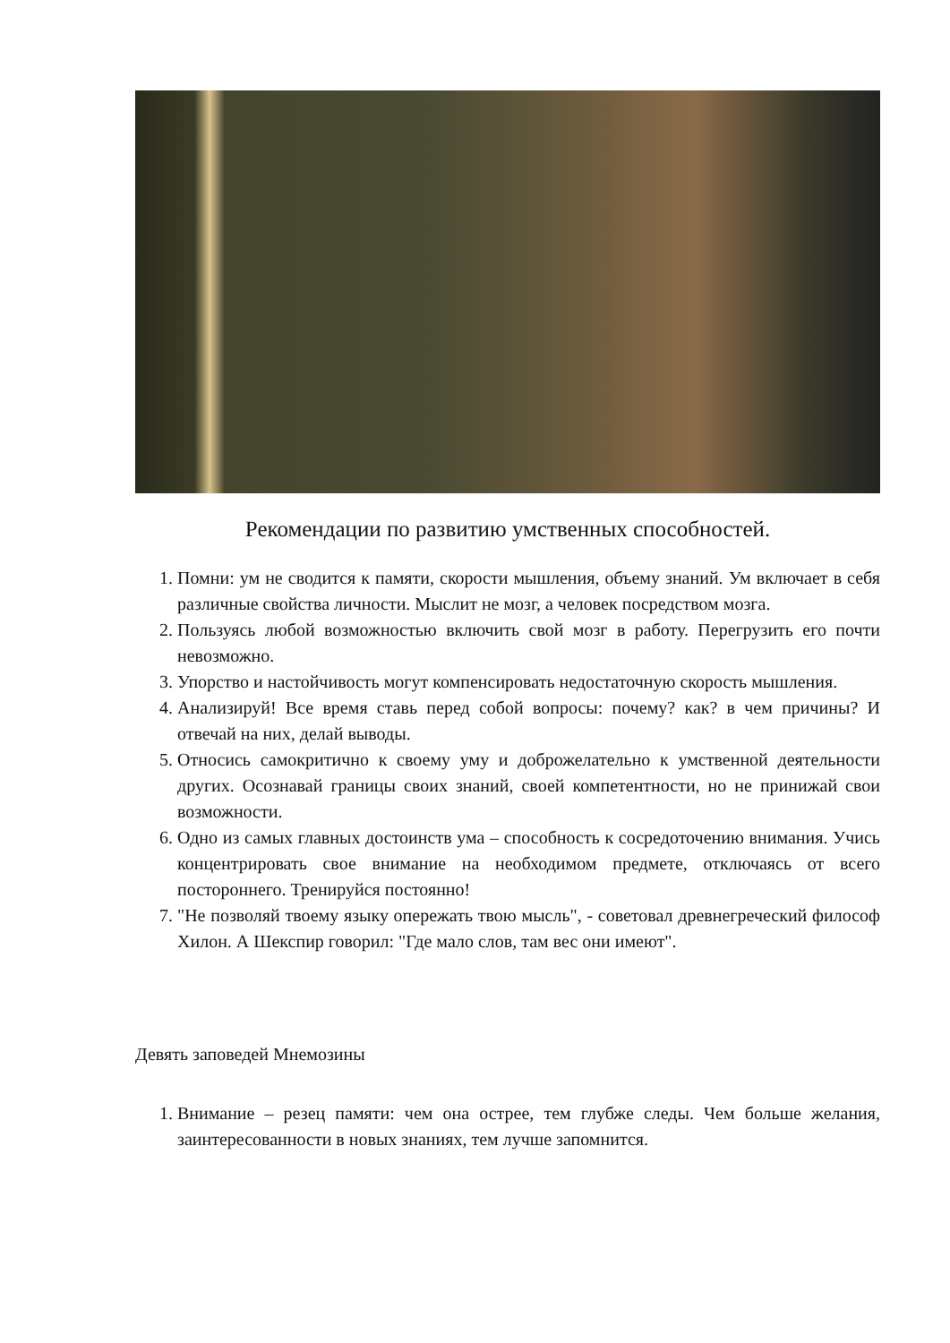Рекомендации по развитию умственных способностей.
1. Помни: ум не сводится к памяти, скорости мышления, объему знаний. Ум включает в себя различные свойства личности. Мыслит не мозг, а человек посредством мозга.
2. Пользуясь любой возможностью включить свой мозг в работу. Перегрузить его почти невозможно.
3. Упорство и настойчивость могут компенсировать недостаточную скорость мышления.
4. Анализируй! Все время ставь перед собой вопросы: почему? как? в чем причины? И отвечай на них, делай выводы.
5. Относись самокритично к своему уму и доброжелательно к умственной деятельности других. Осознавай границы своих знаний, своей компетентности, но не принижай свои возможности.
6. Одно из самых главных достоинств ума – способность к сосредоточению внимания. Учись концентрировать свое внимание на необходимом предмете, отключаясь от всего постороннего. Тренируйся постоянно!
7. "Не позволяй твоему языку опережать твою мысль", - советовал древнегреческий философ Хилон. А Шекспир говорил: "Где мало слов, там вес они имеют".
Девять заповедей Мнемозины
1. Внимание – резец памяти: чем она острее, тем глубже следы. Чем больше желания, заинтересованности в новых знаниях, тем лучше запомнится.